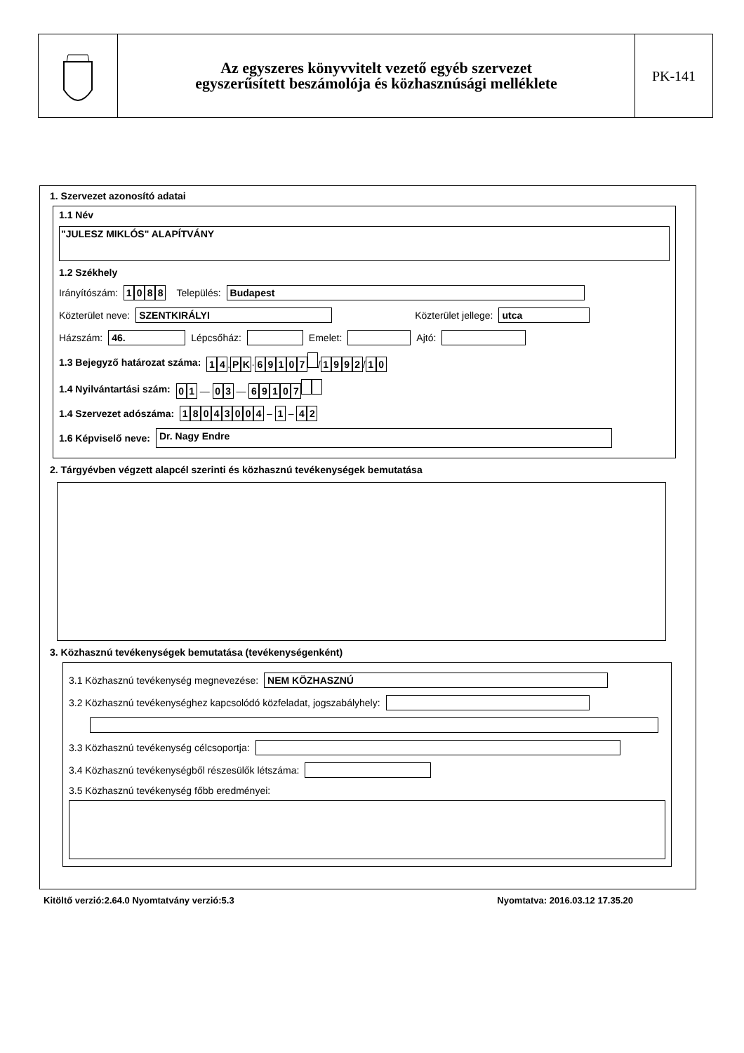Az egyszeres könyvvitelt vezető egyéb szervezet
egyszerűsített beszámolója és közhasznúsági melléklete
PK-141
1. Szervezet azonosító adatai
1.1 Név
"JULESZ MIKLÓS" ALAPÍTVÁNY
1.2 Székhely
Irányítószám: 1088 Település: Budapest
Közterület neve: SZENTKIRÁLYI Közterület jellege: utca
Házszám: 46. Lépcsőház: Emelet: Ajtó:
1.3 Bejegyző határozat száma: 1 4. P K · 69107 / 1992 / 1 0
1.4 Nyilvántartási szám: 0 1 — 0 3 — 69107
1.4 Szervezet adószáma: 18043004 – 1 – 4 2
1.6 Képviselő neve: Dr. Nagy Endre
2. Tárgyévben végzett alapcél szerinti és közhasznú tevékenységek bemutatása
3. Közhasznú tevékenységek bemutatása (tevékenységenként)
3.1 Közhasznú tevékenység megnevezése: NEM KÖZHASZNÚ
3.2 Közhasznú tevékenységhez kapcsolódó közfeladat, jogszabályhely:
3.3 Közhasznú tevékenység célcsoportja:
3.4 Közhasznú tevékenységből részesülők létszáma:
3.5 Közhasznú tevékenység főbb eredményei:
Kitöltő verzió:2.64.0 Nyomtatvány verzió:5.3 Nyomtatva: 2016.03.12 17.35.20